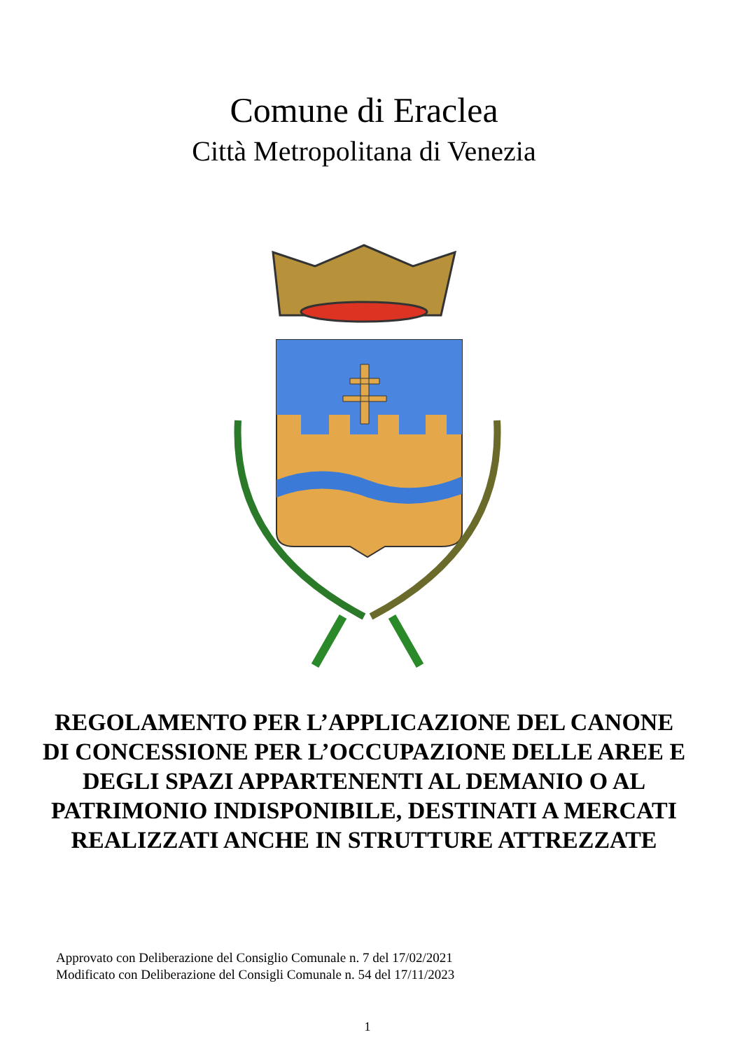Comune di Eraclea
Città Metropolitana di Venezia
REGOLAMENTO PER L’APPLICAZIONE DEL CANONE DI CONCESSIONE PER L’OCCUPAZIONE DELLE AREE E DEGLI SPAZI APPARTENENTI AL DEMANIO O AL PATRIMONIO INDISPONIBILE, DESTINATI A MERCATI REALIZZATI ANCHE IN STRUTTURE ATTREZZATE
Approvato con Deliberazione del Consiglio Comunale n. 7 del 17/02/2021
Modificato con Deliberazione del Consigli Comunale n. 54 del 17/11/2023
1